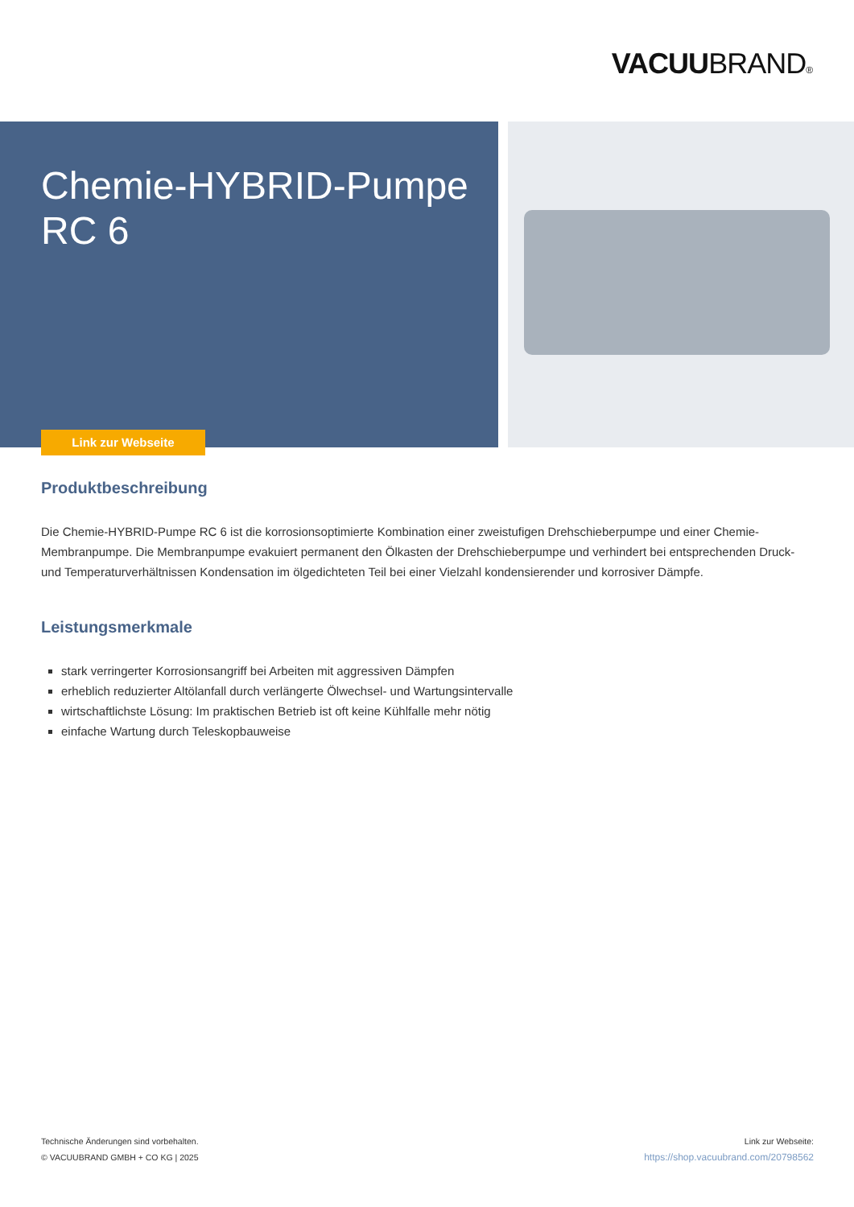VACUUBRAND®
Chemie-HYBRID-Pumpe
RC 6
Link zur Webseite
Produktbeschreibung
Die Chemie-HYBRID-Pumpe RC 6 ist die korrosionsoptimierte Kombination einer zweistufigen Drehschieberpumpe und einer Chemie-Membranpumpe. Die Membranpumpe evakuiert permanent den Ölkasten der Drehschieberpumpe und verhindert bei entsprechenden Druck- und Temperaturverhältnissen Kondensation im ölgedichteten Teil bei einer Vielzahl kondensierender und korrosiver Dämpfe.
Leistungsmerkmale
stark verringerter Korrosionsangriff bei Arbeiten mit aggressiven Dämpfen
erheblich reduzierter Altölanfall durch verlängerte Ölwechsel- und Wartungsintervalle
wirtschaftlichste Lösung: Im praktischen Betrieb ist oft keine Kühlfalle mehr nötig
einfache Wartung durch Teleskopbauweise
Technische Änderungen sind vorbehalten.
© VACUUBRAND GMBH + CO KG | 2025
Link zur Webseite:
https://shop.vacuubrand.com/20798562